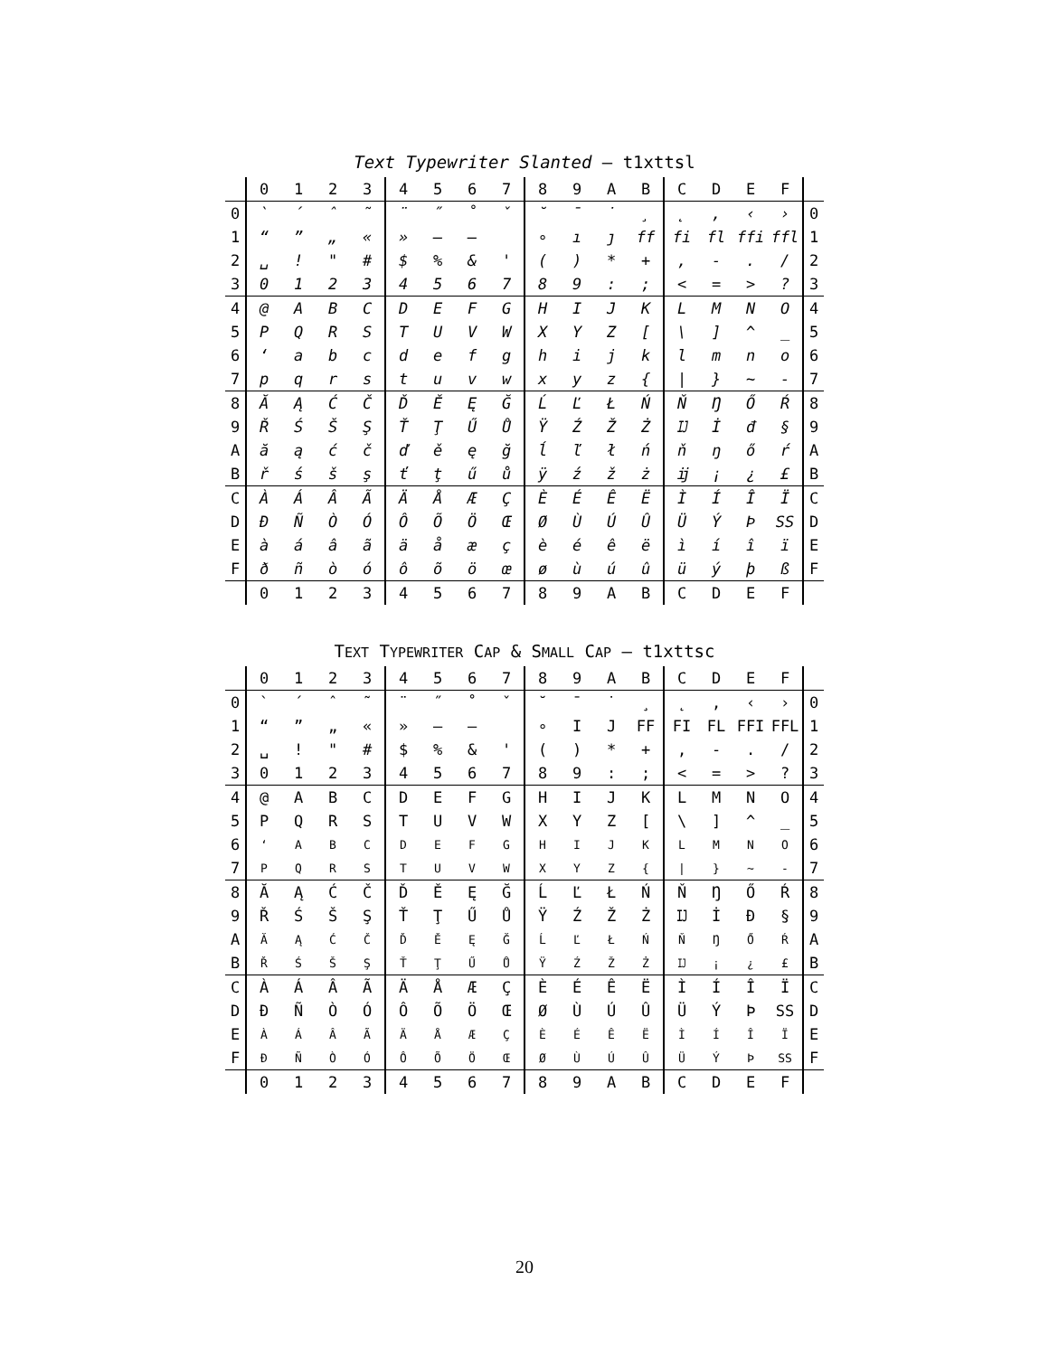Text Typewriter Slanted – t1xttsl
| | 0 | 1 | 2 | 3 | 4 | 5 | 6 | 7 | 8 | 9 | A | B | C | D | E | F | |
| --- | --- | --- | --- | --- | --- | --- | --- | --- | --- | --- | --- | --- | --- | --- | --- | --- | --- |
| 0 | ` | ´ | ˆ | ˜ | ¨ | ˝ | ˚ | ˇ | ˘ | ¯ | ˙ | ¸ | ˛ | ‚ | ‹ | › | 0 |
| 1 | “ | ” | „ | « | » | – | — | | ∘ | ı | ȷ | ff | fi | fl | ffi | ffl | 1 |
| 2 | ␣ | ! | " | # | $ | % | & | ' | ( | ) | * | + | , | - | . | / | 2 |
| 3 | 0 | 1 | 2 | 3 | 4 | 5 | 6 | 7 | 8 | 9 | : | ; | < | = | > | ? | 3 |
| 4 | @ | A | B | C | D | E | F | G | H | I | J | K | L | M | N | O | 4 |
| 5 | P | Q | R | S | T | U | V | W | X | Y | Z | [ | \ | ] | ^ | _ | 5 |
| 6 | ‘ | a | b | c | d | e | f | g | h | i | j | k | l | m | n | o | 6 |
| 7 | p | q | r | s | t | u | v | w | x | y | z | { | / | } | ~ | - | 7 |
| 8 | Ă | Ą | Ć | Č | Ď | Ě | Ę | Ğ | Ĺ | Ľ | Ł | Ń | Ň | Ŋ | Ő | Ŕ | 8 |
| 9 | Ř | Ś | Š | Ş | Ť | Ţ | Ű | Ů | Ÿ | Ź | Ž | Ż | Ĳ | İ | đ | § | 9 |
| A | ă | ą | ć | č | ď | ě | ę | ğ | ĺ | ľ | ł | ń | ň | ŋ | ő | ŕ | A |
| B | ř | ś | š | ş | ť | ţ | ű | ů | ÿ | ź | ž | ż | ĳ | ¡ | ¿ | £ | B |
| C | À | Á | Â | Ã | Ä | Å | Æ | Ç | È | É | Ê | Ë | Ì | Í | Î | Ï | C |
| D | Đ | Ñ | Ò | Ó | Ô | Õ | Ö | Œ | Ø | Ù | Ú | Û | Ü | Ý | Þ | SS | D |
| E | à | á | â | ã | ä | å | æ | ç | è | é | ê | ë | ì | í | î | ï | E |
| F | ð | ñ | ò | ó | ô | õ | ö | œ | ø | ù | ú | û | ü | ý | þ | ß | F |
| | 0 | 1 | 2 | 3 | 4 | 5 | 6 | 7 | 8 | 9 | A | B | C | D | E | F | |
TEXT TYPEWRITER CAP & SMALL CAP – t1xttsc
| | 0 | 1 | 2 | 3 | 4 | 5 | 6 | 7 | 8 | 9 | A | B | C | D | E | F | |
| --- | --- | --- | --- | --- | --- | --- | --- | --- | --- | --- | --- | --- | --- | --- | --- | --- | --- |
| 0 | ` | ´ | ˆ | ˜ | ¨ | ˝ | ˚ | ˇ | ˘ | ¯ | ˙ | ¸ | ˛ | ‚ | ‹ | › | 0 |
| 1 | “ | ” | „ | « | » | – | — | | ∘ | I | J | FF | FI | FL | FFI | FFL | 1 |
| 2 | ␣ | ! | " | # | $ | % | & | ' | ( | ) | * | + | , | - | . | / | 2 |
| 3 | 0 | 1 | 2 | 3 | 4 | 5 | 6 | 7 | 8 | 9 | : | ; | < | = | > | ? | 3 |
| 4 | @ | A | B | C | D | E | F | G | H | I | J | K | L | M | N | O | 4 |
| 5 | P | Q | R | S | T | U | V | W | X | Y | Z | [ | \ | ] | ^ | _ | 5 |
| 6 | ‘ | A | B | C | D | E | F | G | H | I | J | K | L | M | N | O | 6 |
| 7 | P | Q | R | S | T | U | V | W | X | Y | Z | { | / | } | ~ | - | 7 |
| 8 | Ă | Ą | Ć | Č | Ď | Ě | Ę | Ğ | Ĺ | Ľ | Ł | Ń | Ň | Ŋ | Ő | Ŕ | 8 |
| 9 | Ř | Ś | Š | Ş | Ť | Ţ | Ű | Ů | Ÿ | Ź | Ž | Ż | Ĳ | İ | Đ | § | 9 |
| A | Ă | Ą | Ć | Č | Ď | Ě | Ę | Ğ | Ĺ | Ľ | Ł | Ń | Ň | Ŋ | Ő | Ŕ | A |
| B | Ř | Ś | Š | Ş | Ť | Ţ | Ű | Ů | Ÿ | Ź | Ž | Ż | Ĳ | ¡ | ¿ | £ | B |
| C | À | Á | Â | Ã | Ä | Å | Æ | Ç | È | É | Ê | Ë | Ì | Í | Î | Ï | C |
| D | Đ | Ñ | Ò | Ó | Ô | Õ | Ö | Œ | Ø | Ù | Ú | Û | Ü | Ý | Þ | SS | D |
| E | À | Á | Â | Ã | Ä | Å | Æ | Ç | È | É | Ê | Ë | Ì | Í | Î | Ï | E |
| F | Đ | Ñ | Ò | Ó | Ô | Õ | Ö | Œ | Ø | Ù | Ú | Û | Ü | Ý | Þ | SS | F |
| | 0 | 1 | 2 | 3 | 4 | 5 | 6 | 7 | 8 | 9 | A | B | C | D | E | F | |
20